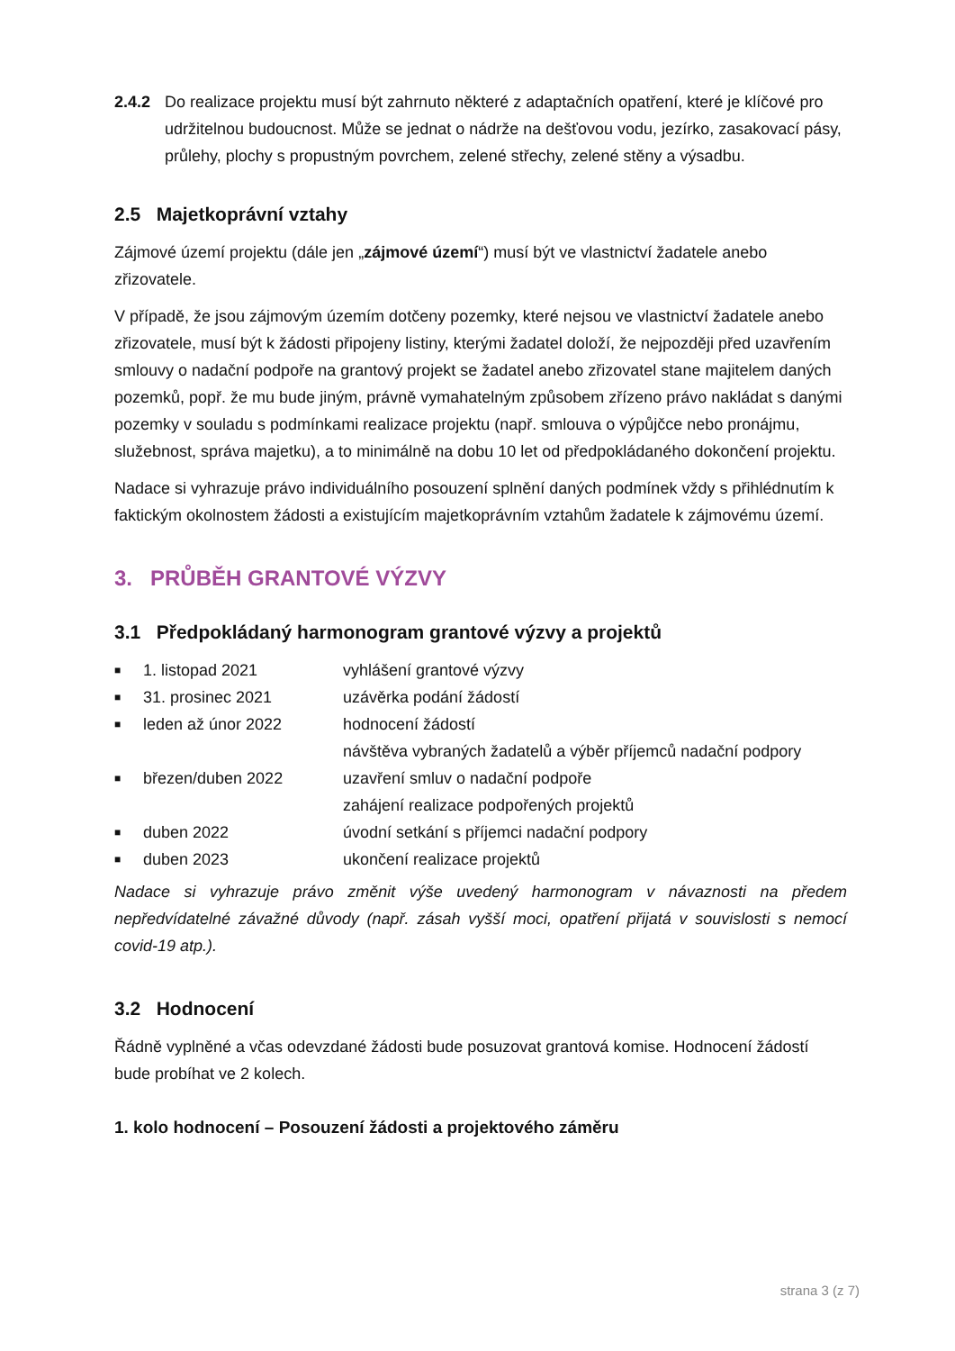2.4.2 Do realizace projektu musí být zahrnuto některé z adaptačních opatření, které je klíčové pro udržitelnou budoucnost. Může se jednat o nádrže na dešťovou vodu, jezírko, zasakovací pásy, průlehy, plochy s propustným povrchem, zelené střechy, zelené stěny a výsadbu.
2.5 Majetkoprávní vztahy
Zájmové území projektu (dále jen „zájmové území“) musí být ve vlastnictví žadatele anebo zřizovatele.
V případě, že jsou zájmovým územím dotčeny pozemky, které nejsou ve vlastnictví žadatele anebo zřizovatele, musí být k žádosti připojeny listiny, kterými žadatel doloží, že nejpozději před uzavřením smlouvy o nadační podpoře na grantový projekt se žadatel anebo zřizovatel stane majitelem daných pozemků, popř. že mu bude jiným, právně vymahatelným způsobem zřízeno právo nakládat s danými pozemky v souladu s podmínkami realizace projektu (např. smlouva o výpůjčce nebo pronájmu, služebnost, správa majetku), a to minimálně na dobu 10 let od předpokládaného dokončení projektu.
Nadace si vyhrazuje právo individuálního posouzení splnění daných podmínek vždy s přihlédnutím k faktickým okolnostem žádosti a existujícím majetkoprávním vztahům žadatele k zájmovému území.
3. PRŮBĚH GRANTOVÉ VÝZVY
3.1 Předpokládaný harmonogram grantové výzvy a projektů
■ 1. listopad 2021 vyhlášení grantové výzvy
■ 31. prosinec 2021 uzávěrka podání žádostí
■ leden až únor 2022 hodnocení žádostí
návštěva vybraných žadatelů a výběr příjemců nadační podpory
■ březen/duben 2022 uzavření smluv o nadační podpoře
zahájení realizace podpořených projektů
■ duben 2022 úvodní setkání s příjemci nadační podpory
■ duben 2023 ukončení realizace projektů
Nadace si vyhrazuje právo změnit výše uvedený harmonogram v návaznosti na předem nepředvídatelné závažné důvody (např. zásah vyšší moci, opatření přijatá v souvislosti s nemocí covid-19 atp.).
3.2 Hodnocení
Řádně vyplněné a včas odevzdané žádosti bude posuzovat grantová komise. Hodnocení žádostí bude probíhat ve 2 kolech.
1. kolo hodnocení – Posouzení žádosti a projektového záměru
strana 3 (z 7)